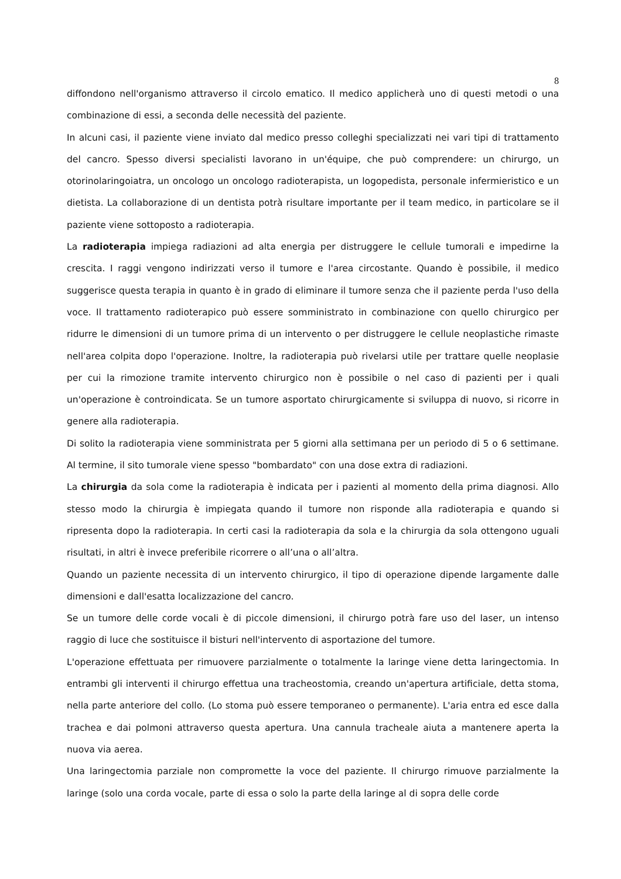8
diffondono nell'organismo attraverso il circolo ematico. Il medico applicherà uno di questi metodi o una combinazione di essi, a seconda delle necessità del paziente.
In alcuni casi, il paziente viene inviato dal medico presso colleghi specializzati nei vari tipi di trattamento del cancro. Spesso diversi specialisti lavorano in un'équipe, che può comprendere: un chirurgo, un otorinolaringoiatra, un oncologo un oncologo radioterapista, un logopedista, personale infermieristico e un dietista. La collaborazione di un dentista potrà risultare importante per il team medico, in particolare se il paziente viene sottoposto a radioterapia.
La radioterapia impiega radiazioni ad alta energia per distruggere le cellule tumorali e impedirne la crescita. I raggi vengono indirizzati verso il tumore e l'area circostante. Quando è possibile, il medico suggerisce questa terapia in quanto è in grado di eliminare il tumore senza che il paziente perda l'uso della voce. Il trattamento radioterapico può essere somministrato in combinazione con quello chirurgico per ridurre le dimensioni di un tumore prima di un intervento o per distruggere le cellule neoplastiche rimaste nell'area colpita dopo l'operazione. Inoltre, la radioterapia può rivelarsi utile per trattare quelle neoplasie per cui la rimozione tramite intervento chirurgico non è possibile o nel caso di pazienti per i quali un'operazione è controindicata. Se un tumore asportato chirurgicamente si sviluppa di nuovo, si ricorre in genere alla radioterapia.
Di solito la radioterapia viene somministrata per 5 giorni alla settimana per un periodo di 5 o 6 settimane. Al termine, il sito tumorale viene spesso "bombardato" con una dose extra di radiazioni.
La chirurgia da sola come la radioterapia è indicata per i pazienti al momento della prima diagnosi. Allo stesso modo la chirurgia è impiegata quando il tumore non risponde alla radioterapia e quando si ripresenta dopo la radioterapia. In certi casi la radioterapia da sola e la chirurgia da sola ottengono uguali risultati, in altri è invece preferibile ricorrere o all’una o all’altra.
Quando un paziente necessita di un intervento chirurgico, il tipo di operazione dipende largamente dalle dimensioni e dall'esatta localizzazione del cancro.
Se un tumore delle corde vocali è di piccole dimensioni, il chirurgo potrà fare uso del laser, un intenso raggio di luce che sostituisce il bisturi nell'intervento di asportazione del tumore.
L'operazione effettuata per rimuovere parzialmente o totalmente la laringe viene detta laringectomia. In entrambi gli interventi il chirurgo effettua una tracheostomia, creando un'apertura artificiale, detta stoma, nella parte anteriore del collo. (Lo stoma può essere temporaneo o permanente). L'aria entra ed esce dalla trachea e dai polmoni attraverso questa apertura. Una cannula tracheale aiuta a mantenere aperta la nuova via aerea.
Una laringectomia parziale non compromette la voce del paziente. Il chirurgo rimuove parzialmente la laringe (solo una corda vocale, parte di essa o solo la parte della laringe al di sopra delle corde